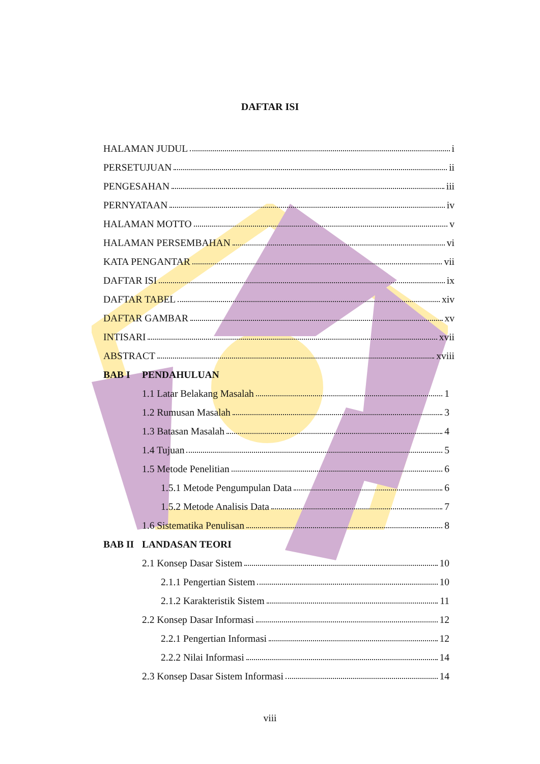DAFTAR ISI
HALAMAN JUDUL i
PERSETUJUAN ii
PENGESAHAN iii
PERNYATAAN iv
HALAMAN MOTTO v
HALAMAN PERSEMBAHAN vi
KATA PENGANTAR vii
DAFTAR ISI ix
DAFTAR TABEL xiv
DAFTAR GAMBAR xv
INTISARI xvii
ABSTRACT xviii
BAB I PENDAHULUAN
1.1 Latar Belakang Masalah 1
1.2 Rumusan Masalah 3
1.3 Batasan Masalah 4
1.4 Tujuan 5
1.5 Metode Penelitian 6
1.5.1 Metode Pengumpulan Data 6
1.5.2 Metode Analisis Data 7
1.6 Sistematika Penulisan 8
BAB II LANDASAN TEORI
2.1 Konsep Dasar Sistem 10
2.1.1 Pengertian Sistem 10
2.1.2 Karakteristik Sistem 11
2.2 Konsep Dasar Informasi 12
2.2.1 Pengertian Informasi 12
2.2.2 Nilai Informasi 14
2.3 Konsep Dasar Sistem Informasi 14
viii